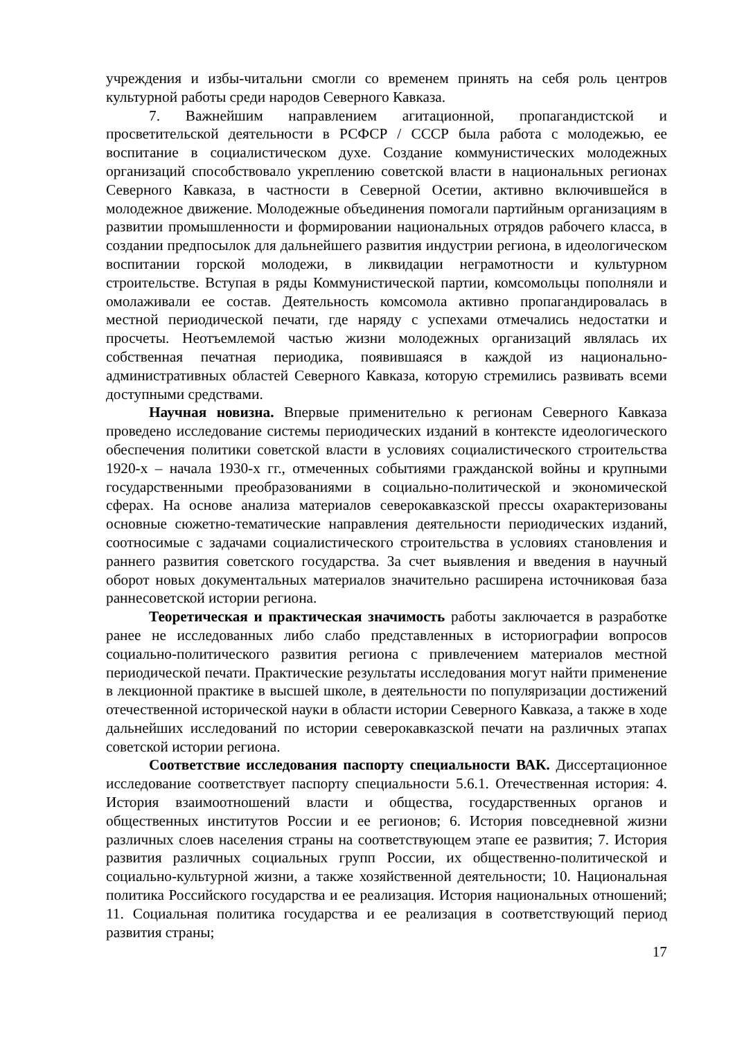учреждения и избы-читальни смогли со временем принять на себя роль центров культурной работы среди народов Северного Кавказа.
7. Важнейшим направлением агитационной, пропагандистской и просветительской деятельности в РСФСР / СССР была работа с молодежью, ее воспитание в социалистическом духе. Создание коммунистических молодежных организаций способствовало укреплению советской власти в национальных регионах Северного Кавказа, в частности в Северной Осетии, активно включившейся в молодежное движение. Молодежные объединения помогали партийным организациям в развитии промышленности и формировании национальных отрядов рабочего класса, в создании предпосылок для дальнейшего развития индустрии региона, в идеологическом воспитании горской молодежи, в ликвидации неграмотности и культурном строительстве. Вступая в ряды Коммунистической партии, комсомольцы пополняли и омолаживали ее состав. Деятельность комсомола активно пропагандировалась в местной периодической печати, где наряду с успехами отмечались недостатки и просчеты. Неотъемлемой частью жизни молодежных организаций являлась их собственная печатная периодика, появившаяся в каждой из национально-административных областей Северного Кавказа, которую стремились развивать всеми доступными средствами.
Научная новизна. Впервые применительно к регионам Северного Кавказа проведено исследование системы периодических изданий в контексте идеологического обеспечения политики советской власти в условиях социалистического строительства 1920-х – начала 1930-х гг., отмеченных событиями гражданской войны и крупными государственными преобразованиями в социально-политической и экономической сферах. На основе анализа материалов северокавказской прессы охарактеризованы основные сюжетно-тематические направления деятельности периодических изданий, соотносимые с задачами социалистического строительства в условиях становления и раннего развития советского государства. За счет выявления и введения в научный оборот новых документальных материалов значительно расширена источниковая база раннесоветской истории региона.
Теоретическая и практическая значимость работы заключается в разработке ранее не исследованных либо слабо представленных в историографии вопросов социально-политического развития региона с привлечением материалов местной периодической печати. Практические результаты исследования могут найти применение в лекционной практике в высшей школе, в деятельности по популяризации достижений отечественной исторической науки в области истории Северного Кавказа, а также в ходе дальнейших исследований по истории северокавказской печати на различных этапах советской истории региона.
Соответствие исследования паспорту специальности ВАК. Диссертационное исследование соответствует паспорту специальности 5.6.1. Отечественная история: 4. История взаимоотношений власти и общества, государственных органов и общественных институтов России и ее регионов; 6. История повседневной жизни различных слоев населения страны на соответствующем этапе ее развития; 7. История развития различных социальных групп России, их общественно-политической и социально-культурной жизни, а также хозяйственной деятельности; 10. Национальная политика Российского государства и ее реализация. История национальных отношений; 11. Социальная политика государства и ее реализация в соответствующий период развития страны;
17